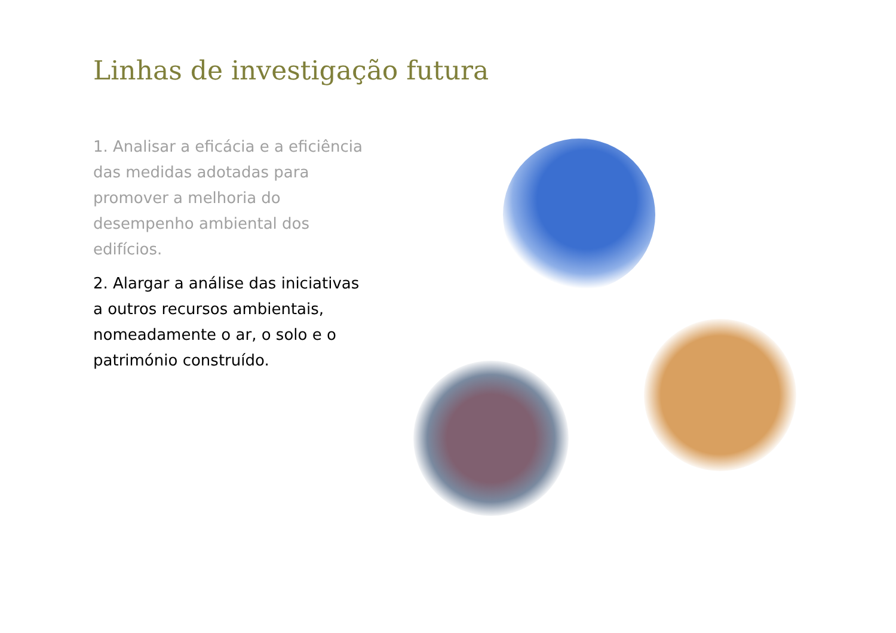Linhas de investigação futura
1. Analisar a eficácia e a eficiência das medidas adotadas para promover a melhoria do desempenho ambiental dos edifícios.
2. Alargar a análise das iniciativas a outros recursos ambientais, nomeadamente o ar, o solo e o património construído.